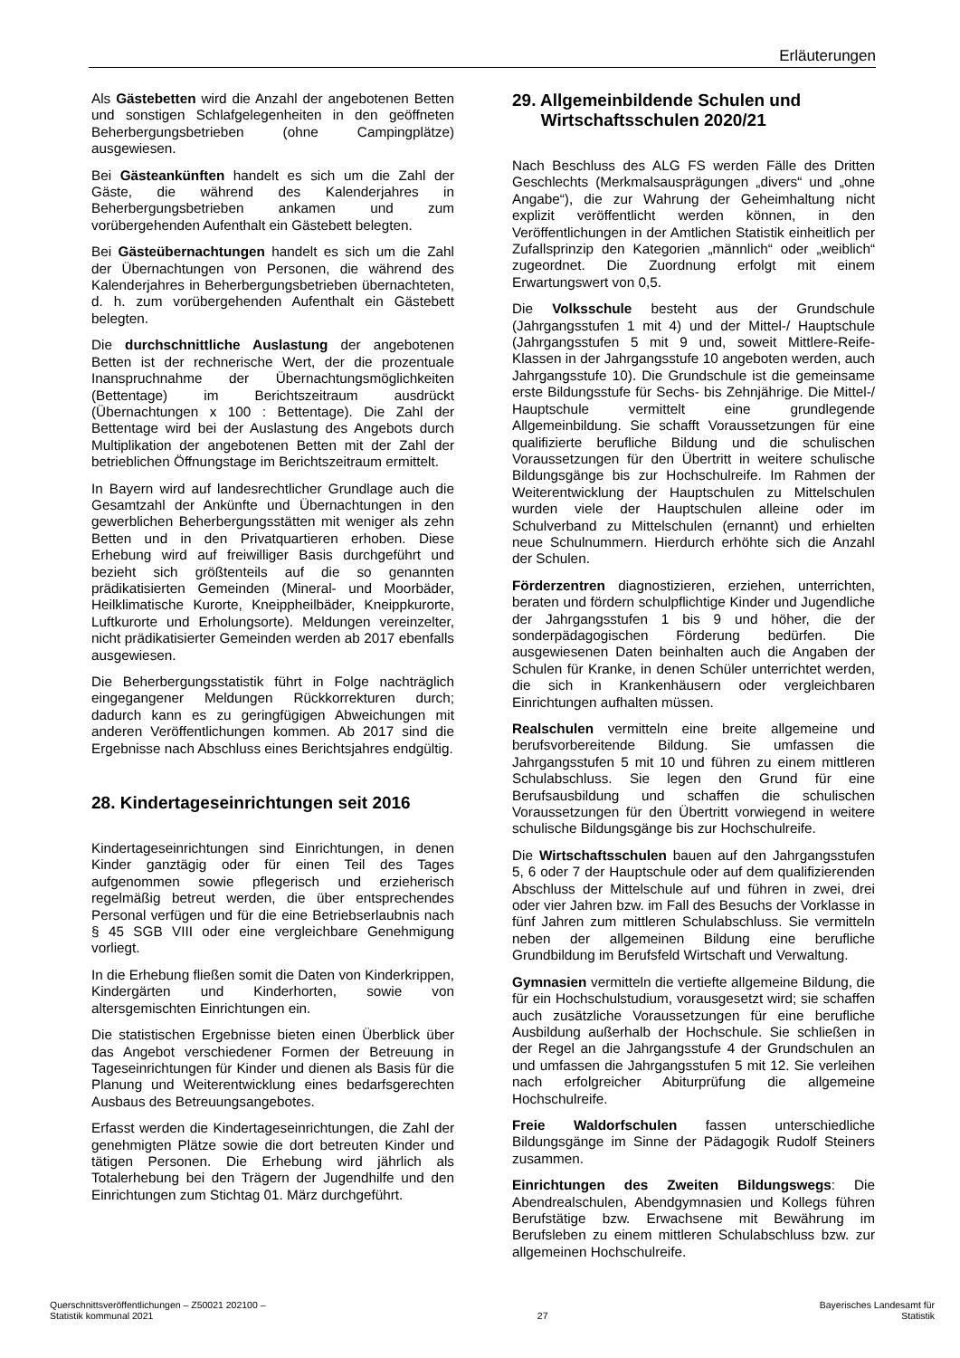Erläuterungen
Als Gästebetten wird die Anzahl der angebotenen Betten und sonstigen Schlafgelegenheiten in den geöffneten Beherbergungsbetrieben (ohne Campingplätze) ausgewiesen.
Bei Gästeankünften handelt es sich um die Zahl der Gäste, die während des Kalenderjahres in Beherbergungsbetrieben ankamen und zum vorübergehenden Aufenthalt ein Gästebett belegten.
Bei Gästeübernachtungen handelt es sich um die Zahl der Übernachtungen von Personen, die während des Kalenderjahres in Beherbergungsbetrieben übernachteten, d. h. zum vorübergehenden Aufenthalt ein Gästebett belegten.
Die durchschnittliche Auslastung der angebotenen Betten ist der rechnerische Wert, der die prozentuale Inanspruchnahme der Übernachtungsmöglichkeiten (Bettentage) im Berichtszeitraum ausdrückt (Übernachtungen x 100 : Bettentage). Die Zahl der Bettentage wird bei der Auslastung des Angebots durch Multiplikation der angebotenen Betten mit der Zahl der betrieblichen Öffnungstage im Berichtszeitraum ermittelt.
In Bayern wird auf landesrechtlicher Grundlage auch die Gesamtzahl der Ankünfte und Übernachtungen in den gewerblichen Beherbergungsstätten mit weniger als zehn Betten und in den Privatquartieren erhoben. Diese Erhebung wird auf freiwilliger Basis durchgeführt und bezieht sich größtenteils auf die so genannten prädikatisierten Gemeinden (Mineral- und Moorbäder, Heilklimatische Kurorte, Kneippheilbäder, Kneippkurorte, Luftkurorte und Erholungsorte). Meldungen vereinzelter, nicht prädikatisierter Gemeinden werden ab 2017 ebenfalls ausgewiesen.
Die Beherbergungsstatistik führt in Folge nachträglich eingegangener Meldungen Rückkorrekturen durch; dadurch kann es zu geringfügigen Abweichungen mit anderen Veröffentlichungen kommen. Ab 2017 sind die Ergebnisse nach Abschluss eines Berichtsjahres endgültig.
28. Kindertageseinrichtungen seit 2016
Kindertageseinrichtungen sind Einrichtungen, in denen Kinder ganztägig oder für einen Teil des Tages aufgenommen sowie pflegerisch und erzieherisch regelmäßig betreut werden, die über entsprechendes Personal verfügen und für die eine Betriebserlaubnis nach § 45 SGB VIII oder eine vergleichbare Genehmigung vorliegt.
In die Erhebung fließen somit die Daten von Kinderkrippen, Kindergärten und Kinderhorten, sowie von altersgemischten Einrichtungen ein.
Die statistischen Ergebnisse bieten einen Überblick über das Angebot verschiedener Formen der Betreuung in Tageseinrichtungen für Kinder und dienen als Basis für die Planung und Weiterentwicklung eines bedarfsgerechten Ausbaus des Betreuungsangebotes.
Erfasst werden die Kindertageseinrichtungen, die Zahl der genehmigten Plätze sowie die dort betreuten Kinder und tätigen Personen. Die Erhebung wird jährlich als Totalerhebung bei den Trägern der Jugendhilfe und den Einrichtungen zum Stichtag 01. März durchgeführt.
29. Allgemeinbildende Schulen und
Wirtschaftsschulen 2020/21
Nach Beschluss des ALG FS werden Fälle des Dritten Geschlechts (Merkmalsausprägungen „divers“ und „ohne Angabe“), die zur Wahrung der Geheimhaltung nicht explizit veröffentlicht werden können, in den Veröffentlichungen in der Amtlichen Statistik einheitlich per Zufallsprinzip den Kategorien „männlich“ oder „weiblich“ zugeordnet. Die Zuordnung erfolgt mit einem Erwartungswert von 0,5.
Die Volksschule besteht aus der Grundschule (Jahrgangsstufen 1 mit 4) und der Mittel-/ Hauptschule (Jahrgangsstufen 5 mit 9 und, soweit Mittlere-Reife-Klassen in der Jahrgangsstufe 10 angeboten werden, auch Jahrgangsstufe 10). Die Grundschule ist die gemeinsame erste Bildungsstufe für Sechs- bis Zehnjährige. Die Mittel-/ Hauptschule vermittelt eine grundlegende Allgemeinbildung. Sie schafft Voraussetzungen für eine qualifizierte berufliche Bildung und die schulischen Voraussetzungen für den Übertritt in weitere schulische Bildungsgänge bis zur Hochschulreife. Im Rahmen der Weiterentwicklung der Hauptschulen zu Mittelschulen wurden viele der Hauptschulen alleine oder im Schulverband zu Mittelschulen (ernannt) und erhielten neue Schulnummern. Hierdurch erhöhte sich die Anzahl der Schulen.
Förderzentren diagnostizieren, erziehen, unterrichten, beraten und fördern schulpflichtige Kinder und Jugendliche der Jahrgangsstufen 1 bis 9 und höher, die der sonderpädagogischen Förderung bedürfen. Die ausgewiesenen Daten beinhalten auch die Angaben der Schulen für Kranke, in denen Schüler unterrichtet werden, die sich in Krankenhäusern oder vergleichbaren Einrichtungen aufhalten müssen.
Realschulen vermitteln eine breite allgemeine und berufsvorbereitende Bildung. Sie umfassen die Jahrgangsstufen 5 mit 10 und führen zu einem mittleren Schulabschluss. Sie legen den Grund für eine Berufsausbildung und schaffen die schulischen Voraussetzungen für den Übertritt vorwiegend in weitere schulische Bildungsgänge bis zur Hochschulreife.
Die Wirtschaftsschulen bauen auf den Jahrgangsstufen 5, 6 oder 7 der Hauptschule oder auf dem qualifizierenden Abschluss der Mittelschule auf und führen in zwei, drei oder vier Jahren bzw. im Fall des Besuchs der Vorklasse in fünf Jahren zum mittleren Schulabschluss. Sie vermitteln neben der allgemeinen Bildung eine berufliche Grundbildung im Berufsfeld Wirtschaft und Verwaltung.
Gymnasien vermitteln die vertiefte allgemeine Bildung, die für ein Hochschulstudium, vorausgesetzt wird; sie schaffen auch zusätzliche Voraussetzungen für eine berufliche Ausbildung außerhalb der Hochschule. Sie schließen in der Regel an die Jahrgangsstufe 4 der Grundschulen an und umfassen die Jahrgangsstufen 5 mit 12. Sie verleihen nach erfolgreicher Abiturprüfung die allgemeine Hochschulreife.
Freie Waldorfschulen fassen unterschiedliche Bildungsgänge im Sinne der Pädagogik Rudolf Steiners zusammen.
Einrichtungen des Zweiten Bildungswegs: Die Abendrealschulen, Abendgymnasien und Kollegs führen Berufstätige bzw. Erwachsene mit Bewährung im Berufsleben zu einem mittleren Schulabschluss bzw. zur allgemeinen Hochschulreife.
Querschnittsveröffentlichungen – Z50021 202100 –
Statistik kommunal 2021
27 Bayerisches Landesamt für
Statistik